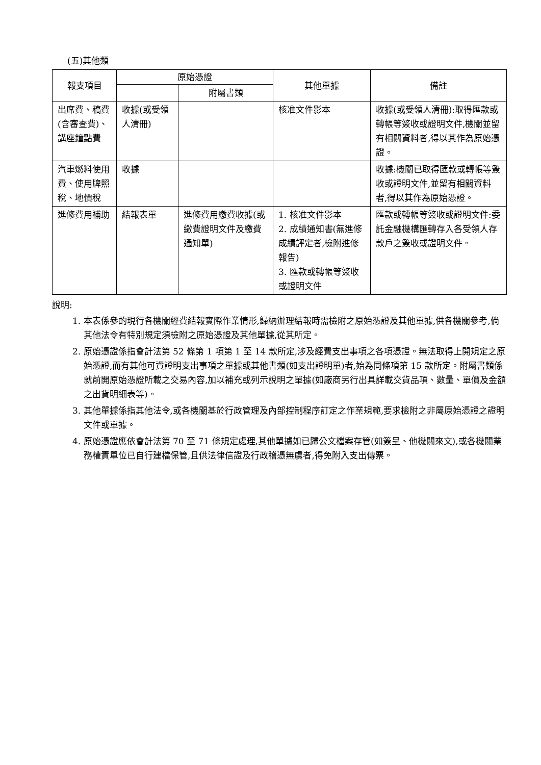(五)其他類
| 報支項目 | 原始憑證 | | 其他單據 | 備註 |
| --- | --- | --- | --- | --- |
| | | 附屬書類 | | |
| 出席費、稿費(含審查費)、講座鐘點費 | 收據(或受領人清冊) | | 核准文件影本 | 收據(或受領人清冊):取得匯款或轉帳等簽收或證明文件,機關並留有相關資料者,得以其作為原始憑證。 |
| 汽車燃料使用費、使用牌照稅、地價稅 | 收據 | | | 收據:機關已取得匯款或轉帳等簽收或證明文件,並留有相關資料者,得以其作為原始憑證。 |
| 進修費用補助 | 結報表單 | 進修費用繳費收據(或繳費證明文件及繳費通知單) | 1. 核准文件影本 2. 成績通知書(無進修成績評定者,檢附進修報告) 3. 匯款或轉帳等簽收或證明文件 | 匯款或轉帳等簽收或證明文件:委託金融機構匯轉存入各受領人存款戶之簽收或證明文件。 |
說明:
1. 本表係參酌現行各機關經費結報實際作業情形,歸納辦理結報時需檢附之原始憑證及其他單據,供各機關參考,倘其他法令有特別規定須檢附之原始憑證及其他單據,從其所定。
2. 原始憑證係指會計法第 52 條第 1 項第 1 至 14 款所定,涉及經費支出事項之各項憑證。無法取得上開規定之原始憑證,而有其他可資證明支出事項之單據或其他書類(如支出證明單)者,始為同條項第 15 款所定。附屬書類係就前開原始憑證所載之交易內容,加以補充或列示說明之單據(如廠商另行出具詳載交貨品項、數量、單價及金額之出貨明細表等)。
3. 其他單據係指其他法令,或各機關基於行政管理及內部控制程序訂定之作業規範,要求檢附之非屬原始憑證之證明文件或單據。
4. 原始憑證應依會計法第 70 至 71 條規定處理,其他單據如已歸公文檔案存管(如簽呈、他機關來文),或各機關業務權責單位已自行建檔保管,且供法律信證及行政稽憑無虞者,得免附入支出傳票。